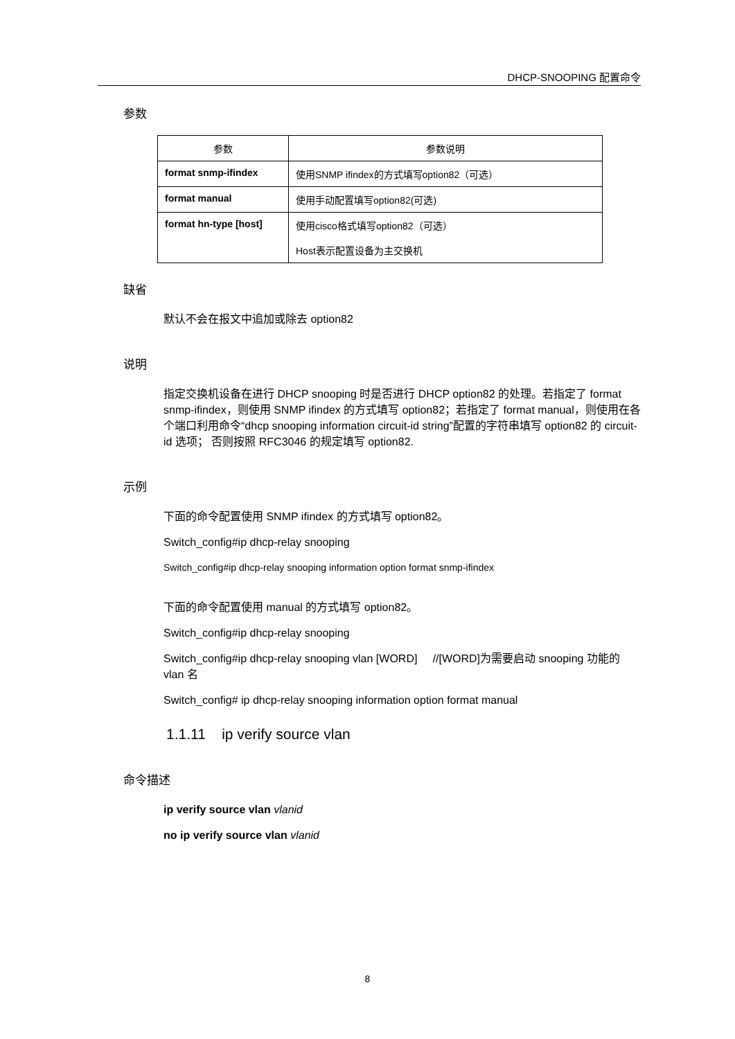DHCP-SNOOPING 配置命令
参数
| 参数 | 参数说明 |
| --- | --- |
| format snmp-ifindex | 使用SNMP ifindex的方式填写option82（可选） |
| format manual | 使用手动配置填写option82(可选) |
| format hn-type [host] | 使用cisco格式填写option82（可选） Host表示配置设备为主交换机 |
缺省
默认不会在报文中追加或除去 option82
说明
指定交换机设备在进行 DHCP snooping 时是否进行 DHCP option82 的处理。若指定了 format snmp-ifindex，则使用 SNMP ifindex 的方式填写 option82；若指定了 format manual，则使用在各个端口利用命令“dhcp snooping information circuit-id string”配置的字符串填写 option82 的 circuit-id 选项； 否则按照 RFC3046 的规定填写 option82.
示例
下面的命令配置使用 SNMP ifindex 的方式填写 option82。
Switch_config#ip dhcp-relay snooping
Switch_config#ip dhcp-relay snooping information option format snmp-ifindex
下面的命令配置使用 manual 的方式填写 option82。
Switch_config#ip dhcp-relay snooping
Switch_config#ip dhcp-relay snooping vlan [WORD] //[WORD]为需要启动 snooping 功能的 vlan 名
Switch_config# ip dhcp-relay snooping information option format manual
1.1.11 ip verify source vlan
命令描述
ip verify source vlan vlanid
no ip verify source vlan vlanid
8